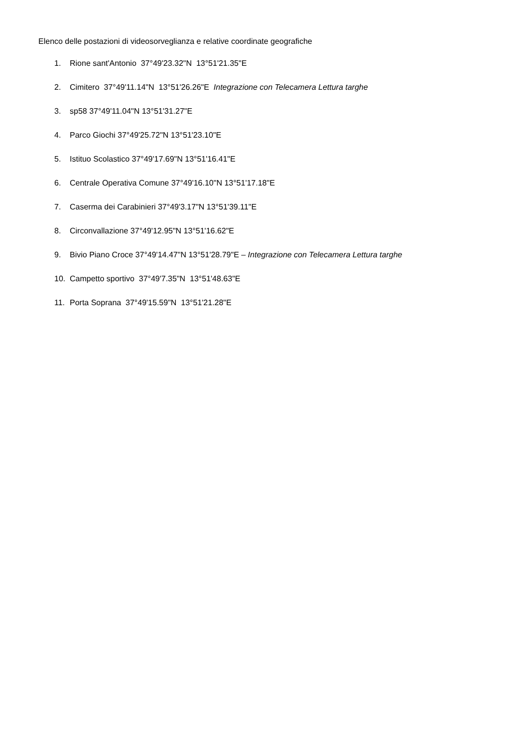Elenco delle postazioni di videosorveglianza e relative coordinate geografiche
1. Rione sant'Antonio 37°49'23.32"N 13°51'21.35"E
2. Cimitero 37°49'11.14"N 13°51'26.26"E Integrazione con Telecamera Lettura targhe
3. sp58 37°49'11.04"N 13°51'31.27"E
4. Parco Giochi 37°49'25.72"N 13°51'23.10"E
5. Istituo Scolastico 37°49'17.69"N 13°51'16.41"E
6. Centrale Operativa Comune 37°49'16.10"N 13°51'17.18"E
7. Caserma dei Carabinieri 37°49'3.17"N 13°51'39.11"E
8. Circonvallazione 37°49'12.95"N 13°51'16.62"E
9. Bivio Piano Croce 37°49'14.47"N 13°51'28.79"E – Integrazione con Telecamera Lettura targhe
10. Campetto sportivo 37°49'7.35"N 13°51'48.63"E
11. Porta Soprana 37°49'15.59"N 13°51'21.28"E